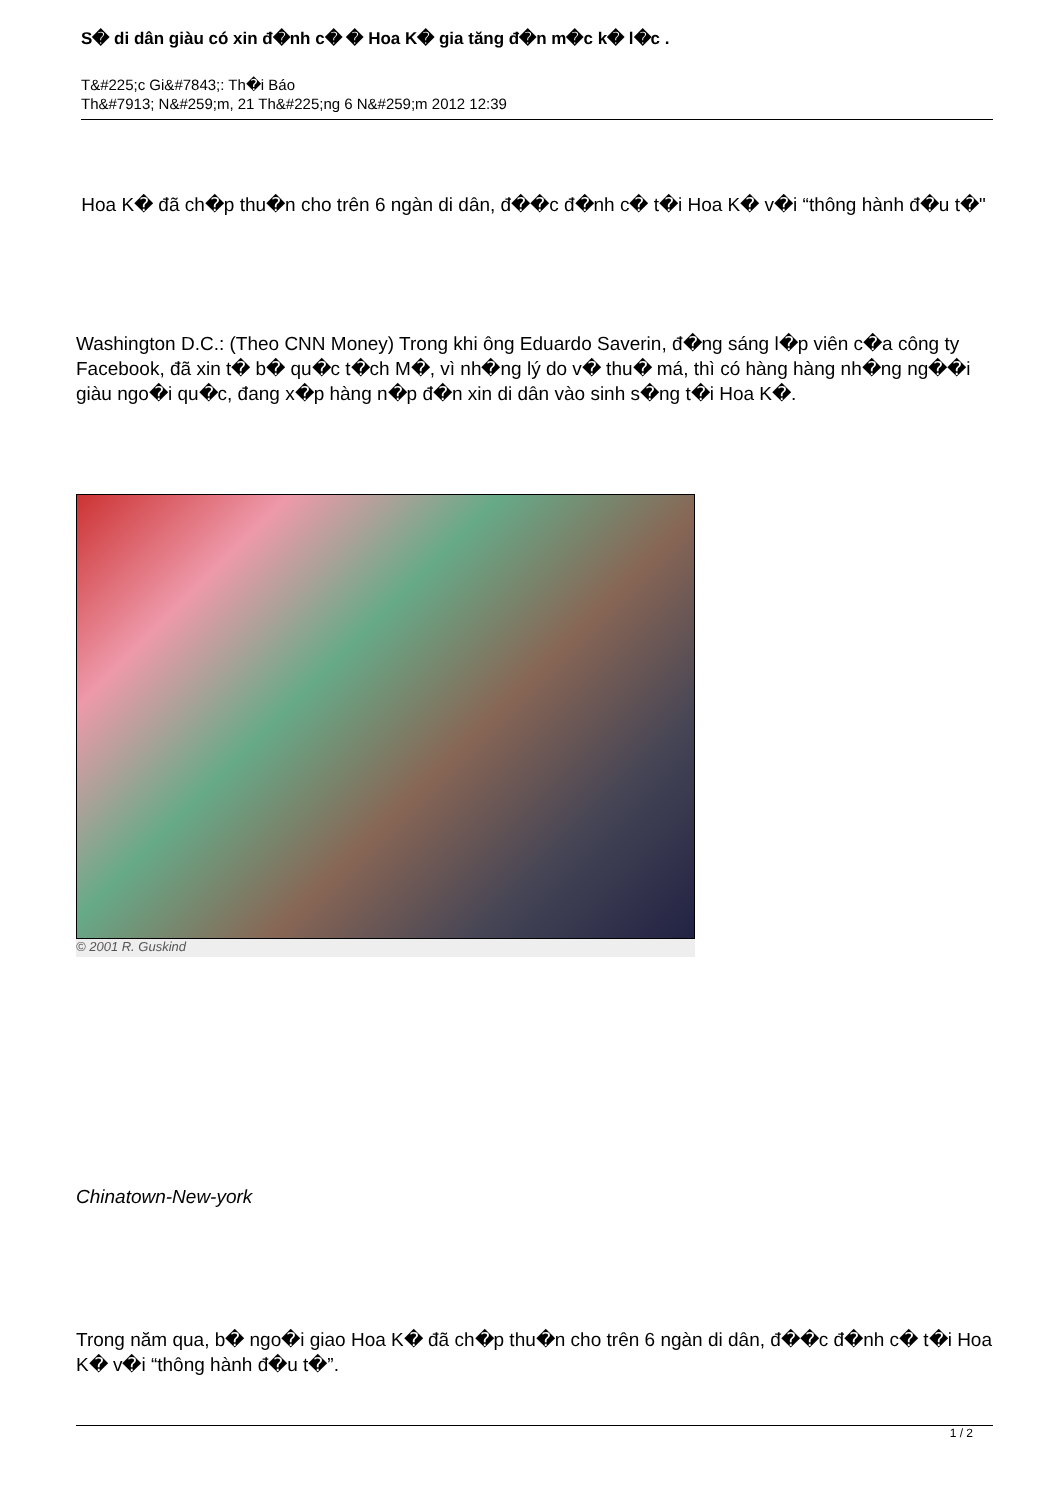S� di dân giàu có xin đ�nh c� � Hoa K� gia tăng đ�n m�c k� l�c .
T&#225;c Gi&#7843;: Th�i Báo
Th&#7913; N&#259;m, 21 Th&#225;ng 6 N&#259;m 2012 12:39
Hoa K� đã ch�p thu�n cho trên 6 ngàn di dân, đ��c đ�nh c� t�i Hoa K� v�i “thông hành đ�u t�"
Washington D.C.: (Theo CNN Money) Trong khi ông Eduardo Saverin, đ�ng sáng l�p viên c�a công ty Facebook, đã xin t� b� qu�c t�ch M�, vì nh�ng lý do v� thu� má, thì có hàng hàng nh�ng ng��i giàu ngo�i qu�c, đang x�p hàng n�p đ�n xin di dân vào sinh s�ng t�i Hoa K�.
© 2001 R. Guskind
Chinatown-New-york
Trong năm qua, b� ngo�i giao Hoa K� đã ch�p thu�n cho trên 6 ngàn di dân, đ��c đ�nh c� t�i Hoa K� v�i “thông hành đ�u t�”.
1 / 2